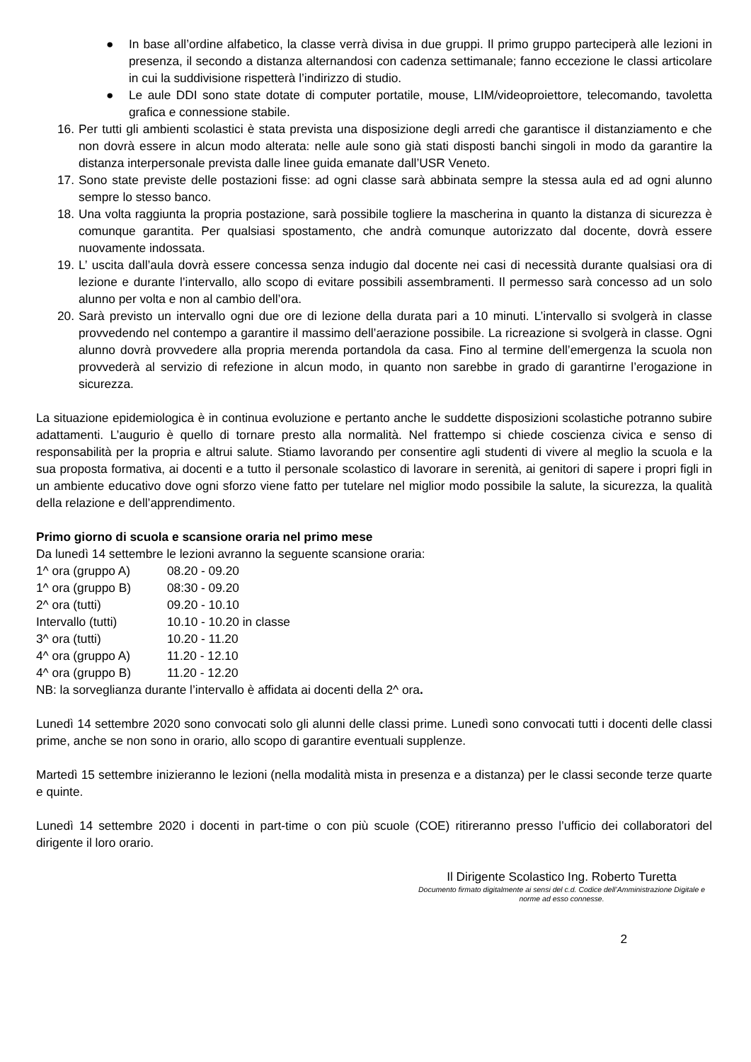● In base all’ordine alfabetico, la classe verrà divisa in due gruppi. Il primo gruppo parteciperà alle lezioni in presenza, il secondo a distanza alternandosi con cadenza settimanale; fanno eccezione le classi articolare in cui la suddivisione rispetterà l’indirizzo di studio.
● Le aule DDI sono state dotate di computer portatile, mouse, LIM/videoproiettore, telecomando, tavoletta grafica e connessione stabile.
16.
Per tutti gli ambienti scolastici è stata prevista una disposizione degli arredi che garantisce il distanziamento e che non dovrà essere in alcun modo alterata: nelle aule sono già stati disposti banchi singoli in modo da garantire la distanza interpersonale prevista dalle linee guida emanate dall’USR Veneto.
17.
Sono state previste delle postazioni fisse: ad ogni classe sarà abbinata sempre la stessa aula ed ad ogni alunno sempre lo stesso banco.
18.
Una volta raggiunta la propria postazione, sarà possibile togliere la mascherina in quanto la distanza di sicurezza è comunque garantita. Per qualsiasi spostamento, che andrà comunque autorizzato dal docente, dovrà essere nuovamente indossata.
19.
L’ uscita dall’aula dovrà essere concessa senza indugio dal docente nei casi di necessità durante qualsiasi ora di lezione e durante l’intervallo, allo scopo di evitare possibili assembramenti. Il permesso sarà concesso ad un solo alunno per volta e non al cambio dell’ora.
20.
Sarà previsto un intervallo ogni due ore di lezione della durata pari a 10 minuti. L’intervallo si svolgerà in classe provvedendo nel contempo a garantire il massimo dell’aerazione possibile. La ricreazione si svolgerà in classe. Ogni alunno dovrà provvedere alla propria merenda portandola da casa. Fino al termine dell’emergenza la scuola non provvederà al servizio di refezione in alcun modo, in quanto non sarebbe in grado di garantirne l’erogazione in sicurezza.
La situazione epidemiologica è in continua evoluzione e pertanto anche le suddette disposizioni scolastiche potranno subire adattamenti. L’augurio è quello di tornare presto alla normalità. Nel frattempo si chiede coscienza civica e senso di responsabilità per la propria e altrui salute. Stiamo lavorando per consentire agli studenti di vivere al meglio la scuola e la sua proposta formativa, ai docenti e a tutto il personale scolastico di lavorare in serenità, ai genitori di sapere i propri figli in un ambiente educativo dove ogni sforzo viene fatto per tutelare nel miglior modo possibile la salute, la sicurezza, la qualità della relazione e dell’apprendimento.
Primo giorno di scuola e scansione oraria nel primo mese
Da lunedì 14 settembre le lezioni avranno la seguente scansione oraria:
1^ ora (gruppo A) 08.20 - 09.20
1^ ora (gruppo B) 08:30 - 09.20
2^ ora (tutti) 09.20 - 10.10
Intervallo (tutti) 10.10 - 10.20 in classe
3^ ora (tutti) 10.20 - 11.20
4^ ora (gruppo A) 11.20 - 12.10
4^ ora (gruppo B) 11.20 - 12.20
NB: la sorveglianza durante l’intervallo è affidata ai docenti della 2^ ora.
Lunedì 14 settembre 2020 sono convocati solo gli alunni delle classi prime. Lunedì sono convocati tutti i docenti delle classi prime, anche se non sono in orario, allo scopo di garantire eventuali supplenze.
Martedì 15 settembre inizieranno le lezioni (nella modalità mista in presenza e a distanza) per le classi seconde terze quarte e quinte.
Lunedì 14 settembre 2020 i docenti in part-time o con più scuole (COE) ritireranno presso l’ufficio dei collaboratori del dirigente il loro orario.
Il Dirigente Scolastico Ing. Roberto Turetta
Documento firmato digitalmente ai sensi del c.d. Codice dell’Amministrazione Digitale e norme ad esso connesse.
2